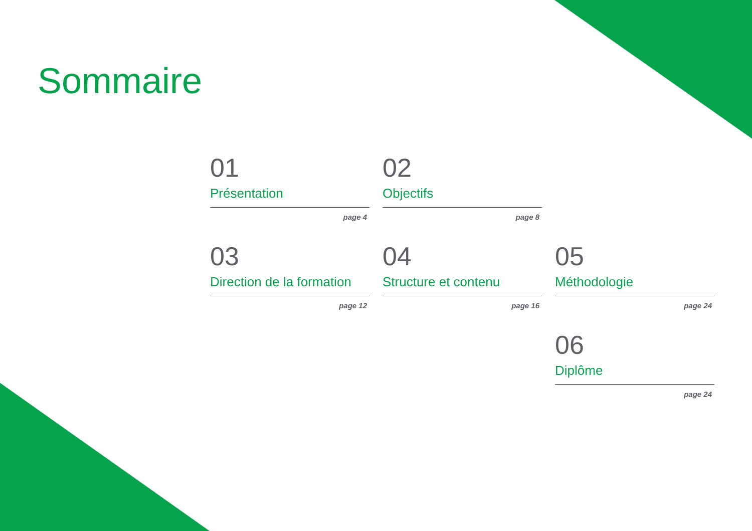Sommaire
01
Présentation
page 4
02
Objectifs
page 8
03
Direction de la formation
page 12
04
Structure et contenu
page 16
05
Méthodologie
page 24
06
Diplôme
page 24